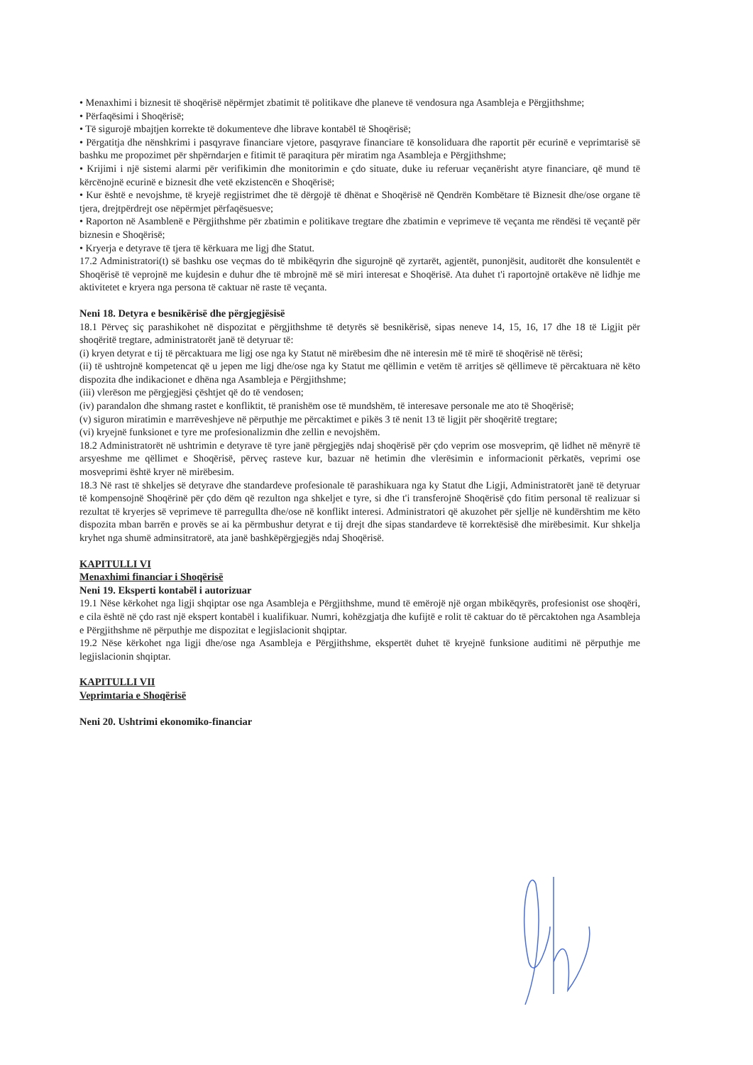• Menaxhimi i biznesit të shoqërisë nëpërmjet zbatimit të politikave dhe planeve të vendosura nga Asambleja e Përgjithshme;
• Përfaqësimi i Shoqërisë;
• Të sigurojë mbajtjen korrekte të dokumenteve dhe librave kontabël të Shoqërisë;
• Përgatitja dhe nënshkrimi i pasqyrave financiare vjetore, pasqyrave financiare të konsoliduara dhe raportit për ecurinë e veprimtarisë së bashku me propozimet për shpërndarjen e fitimit të paraqitura për miratim nga Asambleja e Përgjithshme;
• Krijimi i një sistemi alarmi për verifikimin dhe monitorimin e çdo situate, duke iu referuar veçanërisht atyre financiare, që mund të kërcënojnë ecurinë e biznesit dhe vetë ekzistencën e Shoqërisë;
• Kur është e nevojshme, të kryejë regjistrimet dhe të dërgojë të dhënat e Shoqërisë në Qendrën Kombëtare të Biznesit dhe/ose organe të tjera, drejtpërdrejt ose nëpërmjet përfaqësuesve;
• Raporton në Asamblenë e Përgjithshme për zbatimin e politikave tregtare dhe zbatimin e veprimeve të veçanta me rëndësi të veçantë për biznesin e Shoqërisë;
• Kryerja e detyrave të tjera të kërkuara me ligj dhe Statut.
17.2 Administratori(t) së bashku ose veçmas do të mbikëqyrin dhe sigurojnë që zyrtarët, agjentët, punonjësit, auditorët dhe konsulentët e Shoqërisë të veprojnë me kujdesin e duhur dhe të mbrojnë më së miri interesat e Shoqërisë. Ata duhet t'i raportojnë ortakëve në lidhje me aktivitetet e kryera nga persona të caktuar në raste të veçanta.
Neni 18. Detyra e besnikërisë dhe përgjegjësisë
18.1 Përveç siç parashikohet në dispozitat e përgjithshme të detyrës së besnikërisë, sipas neneve 14, 15, 16, 17 dhe 18 të Ligjit për shoqëritë tregtare, administratorët janë të detyruar të:
(i) kryen detyrat e tij të përcaktuara me ligj ose nga ky Statut në mirëbesim dhe në interesin më të mirë të shoqërisë në tërësi;
(ii) të ushtrojnë kompetencat që u jepen me ligj dhe/ose nga ky Statut me qëllimin e vetëm të arritjes së qëllimeve të përcaktuara në këto dispozita dhe indikacionet e dhëna nga Asambleja e Përgjithshme;
(iii) vlerëson me përgjegjësi çështjet që do të vendosen;
(iv) parandalon dhe shmang rastet e konfliktit, të pranishëm ose të mundshëm, të interesave personale me ato të Shoqërisë;
(v) siguron miratimin e marrëveshjeve në përputhje me përcaktimet e pikës 3 të nenit 13 të ligjit për shoqëritë tregtare;
(vi) kryejnë funksionet e tyre me profesionalizmin dhe zellin e nevojshëm.
18.2 Administratorët në ushtrimin e detyrave të tyre janë përgjegjës ndaj shoqërisë për çdo veprim ose mosveprim, që lidhet në mënyrë të arsyeshme me qëllimet e Shoqërisë, përveç rasteve kur, bazuar në hetimin dhe vlerësimin e informacionit përkatës, veprimi ose mosveprimi është kryer në mirëbesim.
18.3 Në rast të shkeljes së detyrave dhe standardeve profesionale të parashikuara nga ky Statut dhe Ligji, Administratorët janë të detyruar të kompensojnë Shoqërinë për çdo dëm që rezulton nga shkeljet e tyre, si dhe t'i transferojnë Shoqërisë çdo fitim personal të realizuar si rezultat të kryerjes së veprimeve të parregullta dhe/ose në konflikt interesi. Administratori që akuzohet për sjellje në kundërshtim me këto dispozita mban barrën e provës se ai ka përmbushur detyrat e tij drejt dhe sipas standardeve të korrektësisë dhe mirëbesimit. Kur shkelja kryhet nga shumë adminsitratorë, ata janë bashkëpërgjegjës ndaj Shoqërisë.
KAPITULLI VI
Menaxhimi financiar i Shoqërisë
Neni 19. Eksperti kontabël i autorizuar
19.1 Nëse kërkohet nga ligji shqiptar ose nga Asambleja e Përgjithshme, mund të emërojë një organ mbikëqyrës, profesionist ose shoqëri, e cila është në çdo rast një ekspert kontabël i kualifikuar. Numri, kohëzgjatja dhe kufijtë e rolit të caktuar do të përcaktohen nga Asambleja e Përgjithshme në përputhje me dispozitat e legjislacionit shqiptar.
19.2 Nëse kërkohet nga ligji dhe/ose nga Asambleja e Përgjithshme, ekspertët duhet të kryejnë funksione auditimi në përputhje me legjislacionin shqiptar.
KAPITULLI VII
Veprimtaria e Shoqërisë
Neni 20. Ushtrimi ekonomiko-financiar